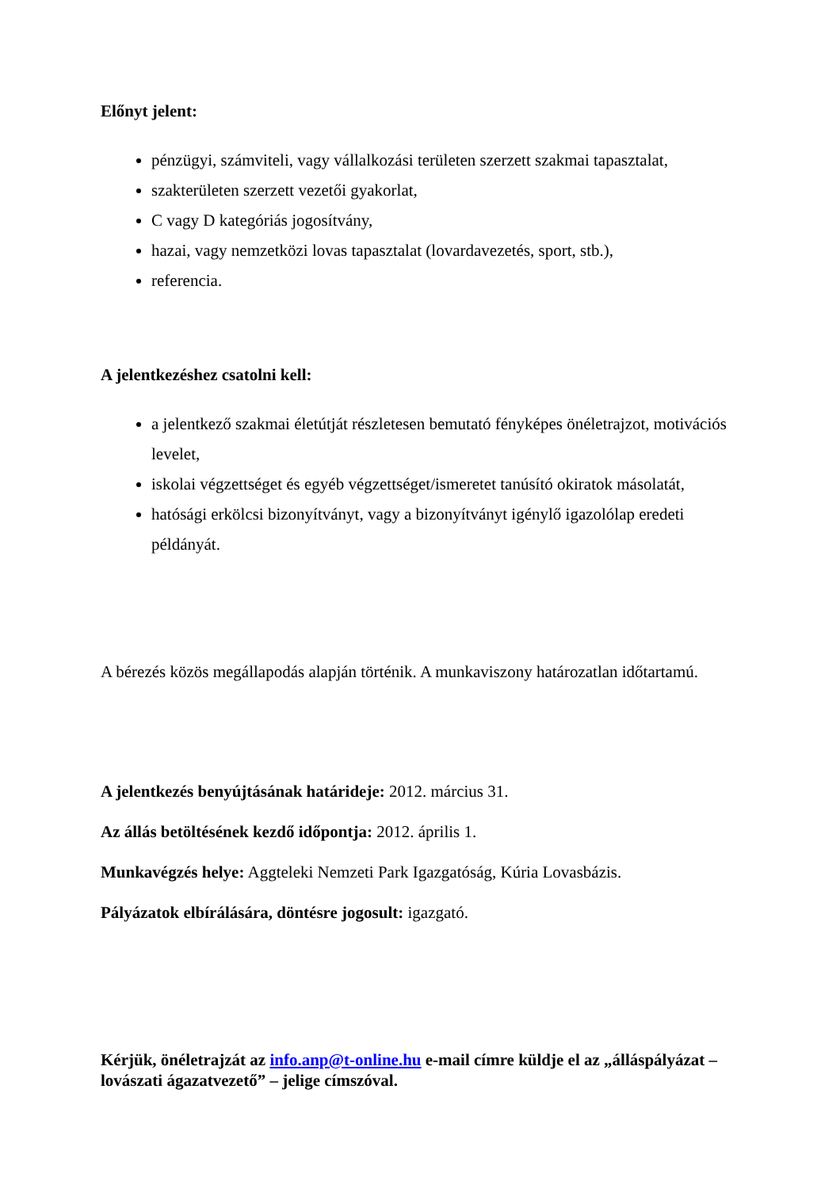Előnyt jelent:
pénzügyi, számviteli, vagy vállalkozási területen szerzett szakmai tapasztalat,
szakterületen szerzett vezetői gyakorlat,
C vagy D kategóriás jogosítvány,
hazai, vagy nemzetközi lovas tapasztalat (lovardavezetés, sport, stb.),
referencia.
A jelentkezéshez csatolni kell:
a jelentkező szakmai életútját részletesen bemutató fényképes önéletrajzot, motivációs levelet,
iskolai végzettséget és egyéb végzettséget/ismeretet tanúsító okiratok másolatát,
hatósági erkölcsi bizonyítványt, vagy a bizonyítványt igénylő igazolólap eredeti példányát.
A bérezés közös megállapodás alapján történik. A munkaviszony határozatlan időtartamú.
A jelentkezés benyújtásának határideje: 2012. március 31.
Az állás betöltésének kezdő időpontja: 2012. április 1.
Munkavégzés helye: Aggteleki Nemzeti Park Igazgatóság, Kúria Lovasbázis.
Pályázatok elbírálására, döntésre jogosult: igazgató.
Kérjük, önéletrajzát az info.anp@t-online.hu e-mail címre küldje el az „álláspályázat – lovászati ágazatvezető” – jelige címszóval.